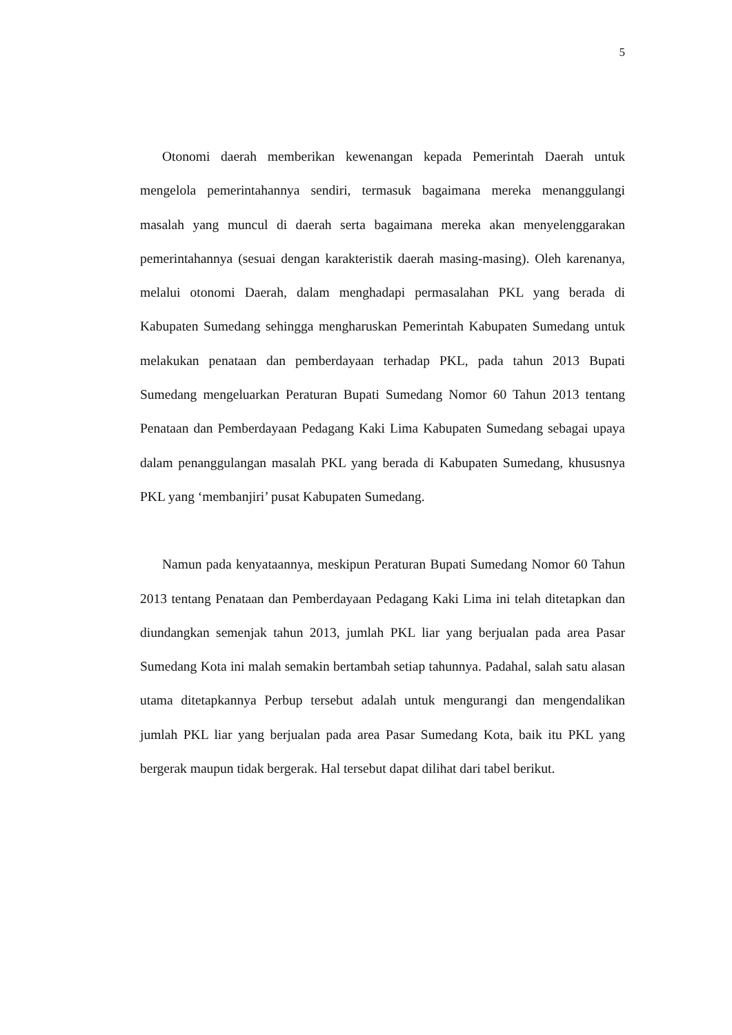5
Otonomi daerah memberikan kewenangan kepada Pemerintah Daerah untuk mengelola pemerintahannya sendiri, termasuk bagaimana mereka menanggulangi masalah yang muncul di daerah serta bagaimana mereka akan menyelenggarakan pemerintahannya (sesuai dengan karakteristik daerah masing-masing). Oleh karenanya, melalui otonomi Daerah, dalam menghadapi permasalahan PKL yang berada di Kabupaten Sumedang sehingga mengharuskan Pemerintah Kabupaten Sumedang untuk melakukan penataan dan pemberdayaan terhadap PKL, pada tahun 2013 Bupati Sumedang mengeluarkan Peraturan Bupati Sumedang Nomor 60 Tahun 2013 tentang Penataan dan Pemberdayaan Pedagang Kaki Lima Kabupaten Sumedang sebagai upaya dalam penanggulangan masalah PKL yang berada di Kabupaten Sumedang, khususnya PKL yang ‘membanjiri’ pusat Kabupaten Sumedang.
Namun pada kenyataannya, meskipun Peraturan Bupati Sumedang Nomor 60 Tahun 2013 tentang Penataan dan Pemberdayaan Pedagang Kaki Lima ini telah ditetapkan dan diundangkan semenjak tahun 2013, jumlah PKL liar yang berjualan pada area Pasar Sumedang Kota ini malah semakin bertambah setiap tahunnya. Padahal, salah satu alasan utama ditetapkannya Perbup tersebut adalah untuk mengurangi dan mengendalikan jumlah PKL liar yang berjualan pada area Pasar Sumedang Kota, baik itu PKL yang bergerak maupun tidak bergerak. Hal tersebut dapat dilihat dari tabel berikut.